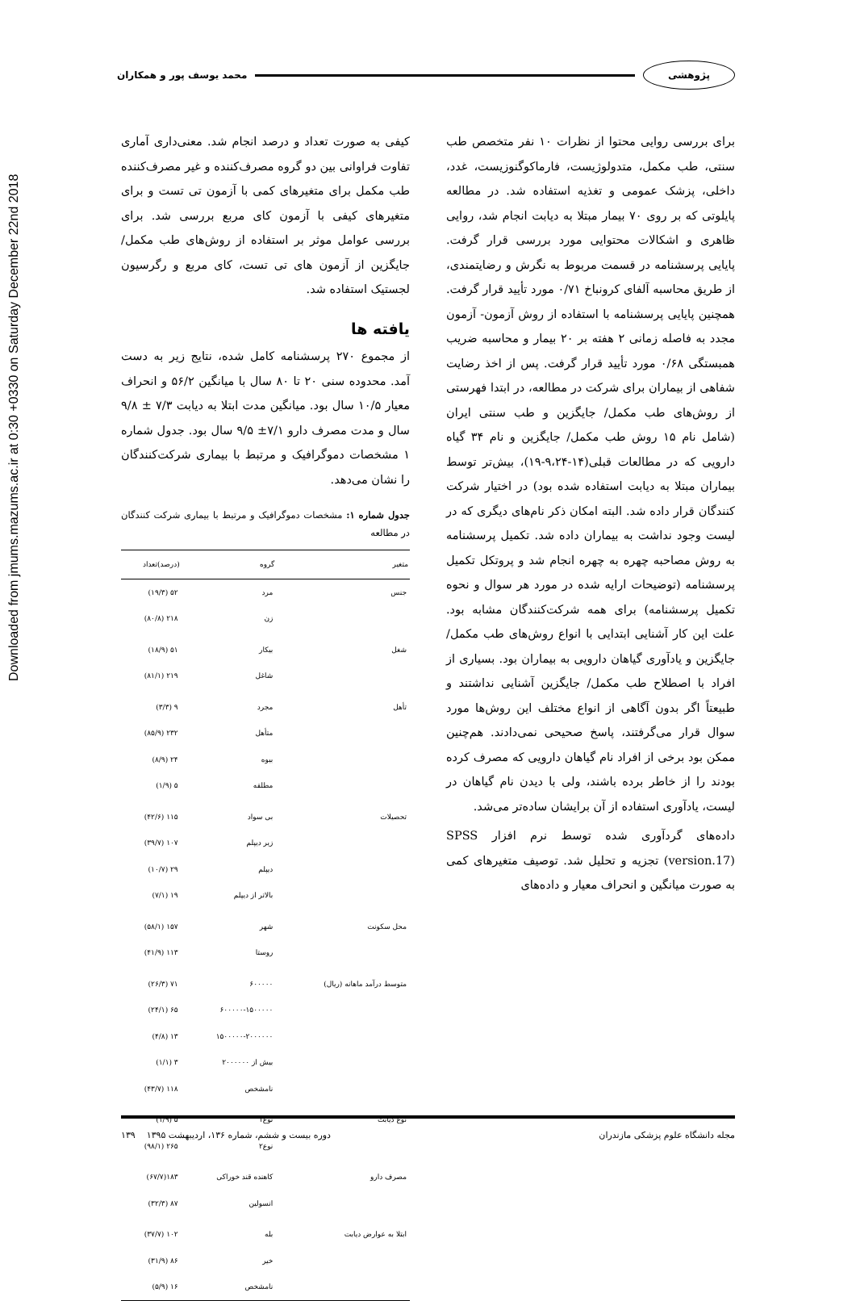پژوهشی محمد یوسف پور و همکاران
Downloaded from jmums.mazums.ac.ir at 0:30 +0330 on Saturday December 22nd 2018
برای بررسی روایی محتوا از نظرات ۱۰ نفر متخصص طب سنتی، طب مکمل، متدولوژیست، فارماکوگنوزیست، غدد، داخلی، پزشک عمومی و تغذیه استفاده شد. در مطالعه پایلوتی که بر روی ۷۰ بیمار مبتلا به دیابت انجام شد، روایی ظاهری و اشکالات محتوایی مورد بررسی قرار گرفت. پایایی پرسشنامه در قسمت مربوط به نگرش و رضایتمندی، از طریق محاسبه آلفای کرونباخ ۰/۷۱ مورد تأیید قرار گرفت. همچنین پایایی پرسشنامه با استفاده از روش آزمون- آزمون مجدد به فاصله زمانی ۲ هفته بر ۲۰ بیمار و محاسبه ضریب همبستگی ۰/۶۸ مورد تأیید قرار گرفت. پس از اخذ رضایت شفاهی از بیماران برای شرکت در مطالعه، در ابتدا فهرستی از روش‌های طب مکمل/ جایگزین و طب سنتی ایران (شامل نام ۱۵ روش طب مکمل/ جایگزین و نام ۳۴ گیاه دارویی که در مطالعات قبلی(۱۴-۹،۲۴-۱۹)، بیش‌تر توسط بیماران مبتلا به دیابت استفاده شده بود) در اختیار شرکت کنندگان قرار داده شد. البته امکان ذکر نام‌های دیگری که در لیست وجود نداشت به بیماران داده شد. تکمیل پرسشنامه به روش مصاحبه چهره به چهره انجام شد و پروتکل تکمیل پرسشنامه (توضیحات ارایه شده در مورد هر سوال و نحوه تکمیل پرسشنامه) برای همه شرکت‌کنندگان مشابه بود. علت این کار آشنایی ابتدایی با انواع روش‌های طب مکمل/ جایگزین و یادآوری گیاهان دارویی به بیماران بود. بسیاری از افراد با اصطلاح طب مکمل/ جایگزین آشنایی نداشتند و طبیعتاً اگر بدون آگاهی از انواع مختلف این روش‌ها مورد سوال قرار می‌گرفتند، پاسخ صحیحی نمی‌دادند. هم‌چنین ممکن بود برخی از افراد نام گیاهان دارویی که مصرف کرده بودند را از خاطر برده باشند، ولی با دیدن نام گیاهان در لیست، یادآوری استفاده از آن برایشان ساده‌تر می‌شد.
داده‌های گردآوری شده توسط نرم افزار SPSS (version.17) تجزیه و تحلیل شد. توصیف متغیرهای کمی به صورت میانگین و انحراف معیار و داده‌های
کیفی به صورت تعداد و درصد انجام شد. معنی‌داری آماری تفاوت فراوانی بین دو گروه مصرف‌کننده و غیر مصرف‌کننده طب مکمل برای متغیرهای کمی با آزمون تی تست و برای متغیرهای کیفی با آزمون کای مربع بررسی شد. برای بررسی عوامل موثر بر استفاده از روش‌های طب مکمل/ جایگزین از آزمون های تی تست، کای مربع و رگرسیون لجستیک استفاده شد.
یافته ها
از مجموع ۲۷۰ پرسشنامه کامل شده، نتایج زیر به دست آمد. محدوده سنی ۲۰ تا ۸۰ سال با میانگین ۵۶/۲ و انحراف معیار ۱۰/۵ سال بود. میانگین مدت ابتلا به دیابت ۷/۳ ± ۹/۸ سال و مدت مصرف دارو ۷/۱± ۹/۵ سال بود. جدول شماره ۱ مشخصات دموگرافیک و مرتبط با بیماری شرکت‌کنندگان را نشان می‌دهد.
جدول شماره ۱: مشخصات دموگرافیک و مرتبط با بیماری شرکت کنندگان در مطالعه
| متغیر | گروه | (درصد)تعداد |
| --- | --- | --- |
| جنس | مرد | ۵۲ (۱۹/۳) |
| | زن | ۲۱۸ (۸۰/۸) |
| شغل | بیکار | ۵۱ (۱۸/۹) |
| | شاغل | ۲۱۹ (۸۱/۱) |
| تأهل | مجرد | ۹ (۳/۳) |
| | متأهل | ۲۳۲ (۸۵/۹) |
| | بیوه | ۲۴ (۸/۹) |
| | مطلقه | ۵ (۱/۹) |
| تحصیلات | بی سواد | ۱۱۵ (۴۲/۶) |
| | زیر دیپلم | ۱۰۷ (۳۹/۷) |
| | دیپلم | ۲۹ (۱۰/۷) |
| | بالاتر از دیپلم | ۱۹ (۷/۱) |
| محل سکونت | شهر | ۱۵۷ (۵۸/۱) |
| | روستا | ۱۱۳ (۴۱/۹) |
| متوسط درآمد ماهانه (ریال) | ۶۰۰۰۰۰ | ۷۱ (۲۶/۳) |
| | ۶۰۰۰۰۰-۱۵۰۰۰۰۰ | ۶۵ (۲۴/۱) |
| | ۱۵۰۰۰۰۰-۲۰۰۰۰۰۰ | ۱۳ (۴/۸) |
| | بیش از ۲۰۰۰۰۰۰ | ۳ (۱/۱) |
| | نامشخص | ۱۱۸ (۴۳/۷) |
| نوع دیابت | نوع۱ | ۵ (۱/۹) |
| | نوع۲ | ۲۶۵ (۹۸/۱) |
| مصرف دارو | کاهنده قند خوراکی | ۱۸۳(۶۷/۷) |
| | انسولین | ۸۷ (۳۲/۳) |
| ابتلا به عوارض دیابت | بله | ۱۰۲ (۳۷/۷) |
| | خیر | ۸۶ (۳۱/۹) |
| | نامشخص | ۱۶ (۵/۹) |
مجله دانشگاه علوم پزشکی مازندران دوره بیست و ششم، شماره ۱۳۶، اردیبهشت ۱۳۹۵ ۱۳۹